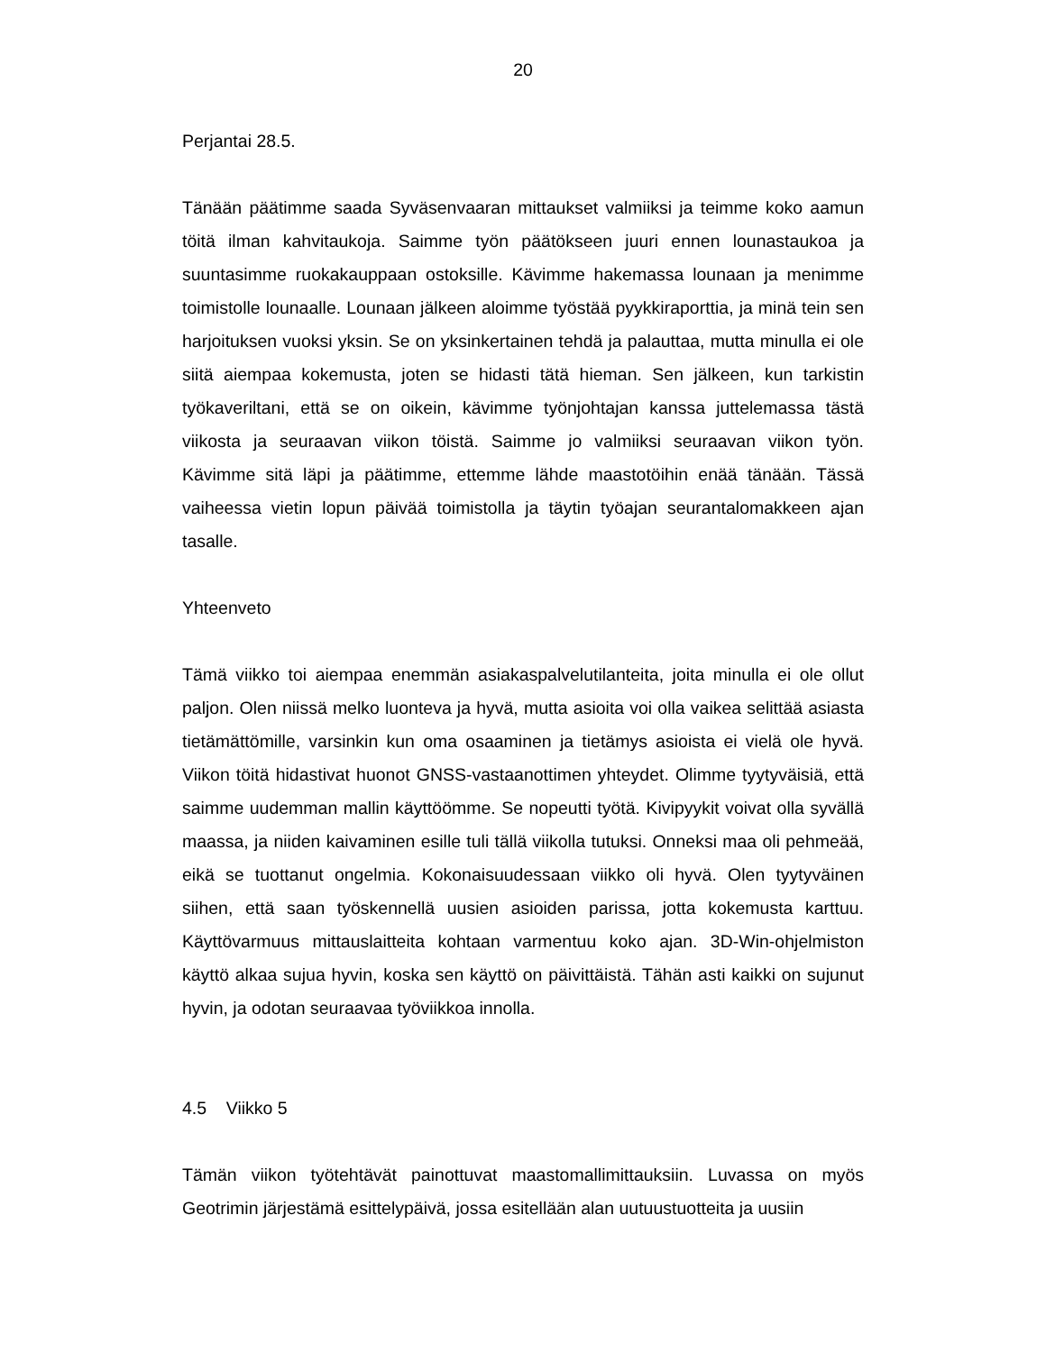20
Perjantai 28.5.
Tänään päätimme saada Syväsenvaaran mittaukset valmiiksi ja teimme koko aamun töitä ilman kahvitaukoja. Saimme työn päätökseen juuri ennen lounastaukoa ja suuntasimme ruokakauppaan ostoksille. Kävimme hakemassa lounaan ja menimme toimistolle lounaalle. Lounaan jälkeen aloimme työstää pyykkiraporttia, ja minä tein sen harjoituksen vuoksi yksin. Se on yksinkertainen tehdä ja palauttaa, mutta minulla ei ole siitä aiempaa kokemusta, joten se hidasti tätä hieman. Sen jälkeen, kun tarkistin työkaveriltani, että se on oikein, kävimme työnjohtajan kanssa juttelemassa tästä viikosta ja seuraavan viikon töistä. Saimme jo valmiiksi seuraavan viikon työn. Kävimme sitä läpi ja päätimme, ettemme lähde maastotöihin enää tänään. Tässä vaiheessa vietin lopun päivää toimistolla ja täytin työajan seurantalomakkeen ajan tasalle.
Yhteenveto
Tämä viikko toi aiempaa enemmän asiakaspalvelutilanteita, joita minulla ei ole ollut paljon. Olen niissä melko luonteva ja hyvä, mutta asioita voi olla vaikea selittää asiasta tietämättömille, varsinkin kun oma osaaminen ja tietämys asioista ei vielä ole hyvä. Viikon töitä hidastivat huonot GNSS-vastaanottimen yhteydet. Olimme tyytyväisiä, että saimme uudemman mallin käyttöömme. Se nopeutti työtä. Kivipyykit voivat olla syvällä maassa, ja niiden kaivaminen esille tuli tällä viikolla tutuksi. Onneksi maa oli pehmeää, eikä se tuottanut ongelmia. Kokonaisuudessaan viikko oli hyvä. Olen tyytyväinen siihen, että saan työskennellä uusien asioiden parissa, jotta kokemusta karttuu. Käyttövarmuus mittauslaitteita kohtaan varmentuu koko ajan. 3D-Win-ohjelmiston käyttö alkaa sujua hyvin, koska sen käyttö on päivittäistä. Tähän asti kaikki on sujunut hyvin, ja odotan seuraavaa työviikkoa innolla.
4.5 Viikko 5
Tämän viikon työtehtävät painottuvat maastomallimittauksiin. Luvassa on myös Geotrimin järjestämä esittelypäivä, jossa esitellään alan uutuustuotteita ja uusiin